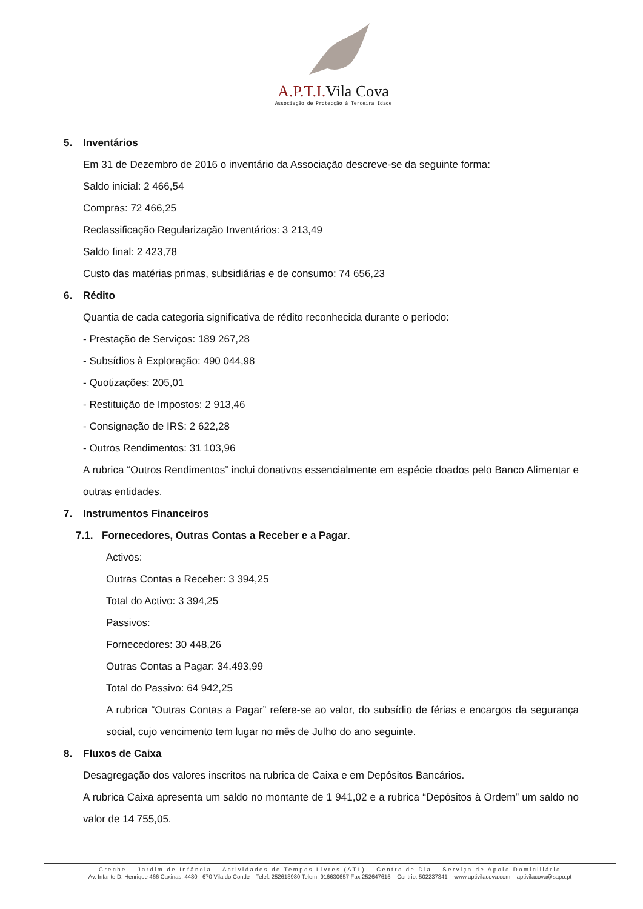A.P.T.I. Vila Cova
Associação de Protecção à Terceira Idade
5. Inventários
Em 31 de Dezembro de 2016 o inventário da Associação descreve-se da seguinte forma:
Saldo inicial: 2 466,54
Compras: 72 466,25
Reclassificação Regularização Inventários: 3 213,49
Saldo final: 2 423,78
Custo das matérias primas, subsidiárias e de consumo: 74 656,23
6. Rédito
Quantia de cada categoria significativa de rédito reconhecida durante o período:
- Prestação de Serviços: 189 267,28
- Subsídios à Exploração: 490 044,98
- Quotizações: 205,01
- Restituição de Impostos: 2 913,46
- Consignação de IRS: 2 622,28
- Outros Rendimentos: 31 103,96
A rubrica “Outros Rendimentos” inclui donativos essencialmente em espécie doados pelo Banco Alimentar e outras entidades.
7. Instrumentos Financeiros
7.1. Fornecedores, Outras Contas a Receber e a Pagar.
Activos:
Outras Contas a Receber: 3 394,25
Total do Activo: 3 394,25
Passivos:
Fornecedores: 30 448,26
Outras Contas a Pagar: 34.493,99
Total do Passivo: 64 942,25
A rubrica “Outras Contas a Pagar” refere-se ao valor, do subsídio de férias e encargos da segurança social, cujo vencimento tem lugar no mês de Julho do ano seguinte.
8. Fluxos de Caixa
Desagregação dos valores inscritos na rubrica de Caixa e em Depósitos Bancários.
A rubrica Caixa apresenta um saldo no montante de 1 941,02 e a rubrica “Depósitos à Ordem” um saldo no valor de 14 755,05.
Creche – Jardim de Infância – Actividades de Tempos Livres (ATL) – Centro de Dia – Serviço de Apoio Domiciliário
Av. Infante D. Henrique 466 Caxinas, 4480 - 670 Vila do Conde – Telef. 252613980 Telem. 916630657 Fax 252647615 – Contrib. 502237341 – www.aptivilacova.com – aptivilacova@sapo.pt